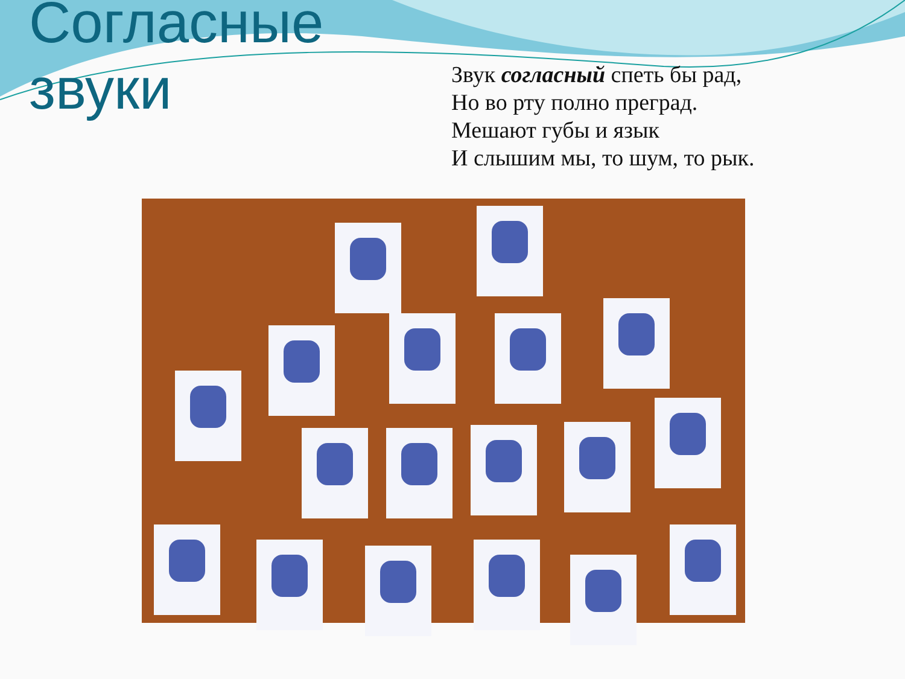Согласные звуки
Звук согласный спеть бы рад,
Но во рту полно преград.
Мешают губы и язык
И слышим мы, то шум, то рык.